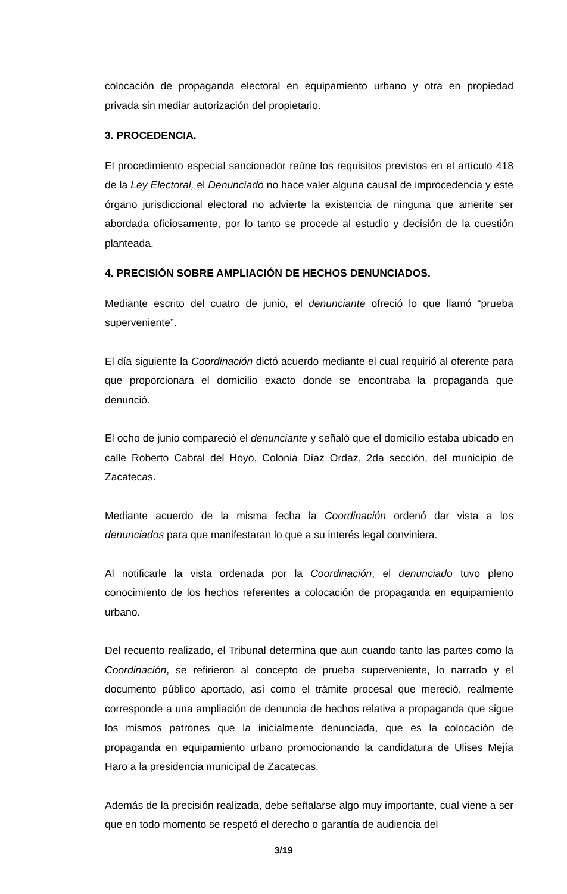colocación de propaganda electoral en equipamiento urbano y otra en propiedad privada sin mediar autorización del propietario.
3. PROCEDENCIA.
El procedimiento especial sancionador reúne los requisitos previstos en el artículo 418 de la Ley Electoral, el Denunciado no hace valer alguna causal de improcedencia y este órgano jurisdiccional electoral no advierte la existencia de ninguna que amerite ser abordada oficiosamente, por lo tanto se procede al estudio y decisión de la cuestión planteada.
4. PRECISIÓN SOBRE AMPLIACIÓN DE HECHOS DENUNCIADOS.
Mediante escrito del cuatro de junio, el denunciante ofreció lo que llamó “prueba superveniente”.
El día siguiente la Coordinación dictó acuerdo mediante el cual requirió al oferente para que proporcionara el domicilio exacto donde se encontraba la propaganda que denunció.
El ocho de junio compareció el denunciante y señaló que el domicilio estaba ubicado en calle Roberto Cabral del Hoyo, Colonia Díaz Ordaz, 2da sección, del municipio de Zacatecas.
Mediante acuerdo de la misma fecha la Coordinación ordenó dar vista a los denunciados para que manifestaran lo que a su interés legal conviniera.
Al notificarle la vista ordenada por la Coordinación, el denunciado tuvo pleno conocimiento de los hechos referentes a colocación de propaganda en equipamiento urbano.
Del recuento realizado, el Tribunal determina que aun cuando tanto las partes como la Coordinación, se refirieron al concepto de prueba superveniente, lo narrado y el documento público aportado, así como el trámite procesal que mereció, realmente corresponde a una ampliación de denuncia de hechos relativa a propaganda que sigue los mismos patrones que la inicialmente denunciada, que es la colocación de propaganda en equipamiento urbano promocionando la candidatura de Ulises Mejía Haro a la presidencia municipal de Zacatecas.
Además de la precisión realizada, debe señalarse algo muy importante, cual viene a ser que en todo momento se respetó el derecho o garantía de audiencia del
3/19